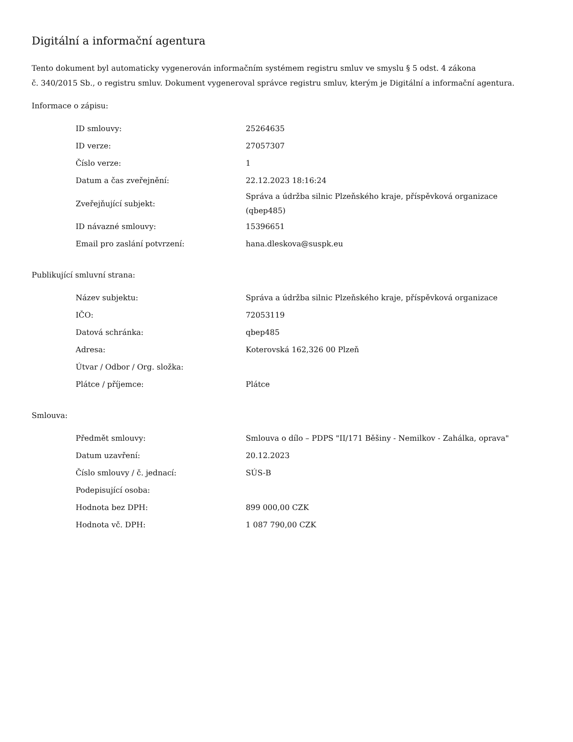Digitální a informační agentura
Tento dokument byl automaticky vygenerován informačním systémem registru smluv ve smyslu § 5 odst. 4 zákona
č. 340/2015 Sb., o registru smluv. Dokument vygeneroval správce registru smluv, kterým je Digitální a informační agentura.
Informace o zápisu:
| ID smlouvy: | 25264635 |
| ID verze: | 27057307 |
| Číslo verze: | 1 |
| Datum a čas zveřejnění: | 22.12.2023 18:16:24 |
| Zveřejňující subjekt: | Správa a údržba silnic Plzeňského kraje, příspěvková organizace (qbep485) |
| ID návazné smlouvy: | 15396651 |
| Email pro zaslání potvrzení: | hana.dleskova@suspk.eu |
Publikující smluvní strana:
| Název subjektu: | Správa a údržba silnic Plzeňského kraje, příspěvková organizace |
| IČO: | 72053119 |
| Datová schránka: | qbep485 |
| Adresa: | Koterovská 162,326 00 Plzeň |
| Útvar / Odbor / Org. složka: | |
| Plátce / příjemce: | Plátce |
Smlouva:
| Předmět smlouvy: | Smlouva o dílo – PDPS "II/171 Běšiny - Nemilkov - Zahálka, oprava" |
| Datum uzavření: | 20.12.2023 |
| Číslo smlouvy / č. jednací: | SÚS-B |
| Podepisující osoba: | |
| Hodnota bez DPH: | 899 000,00 CZK |
| Hodnota vč. DPH: | 1 087 790,00 CZK |